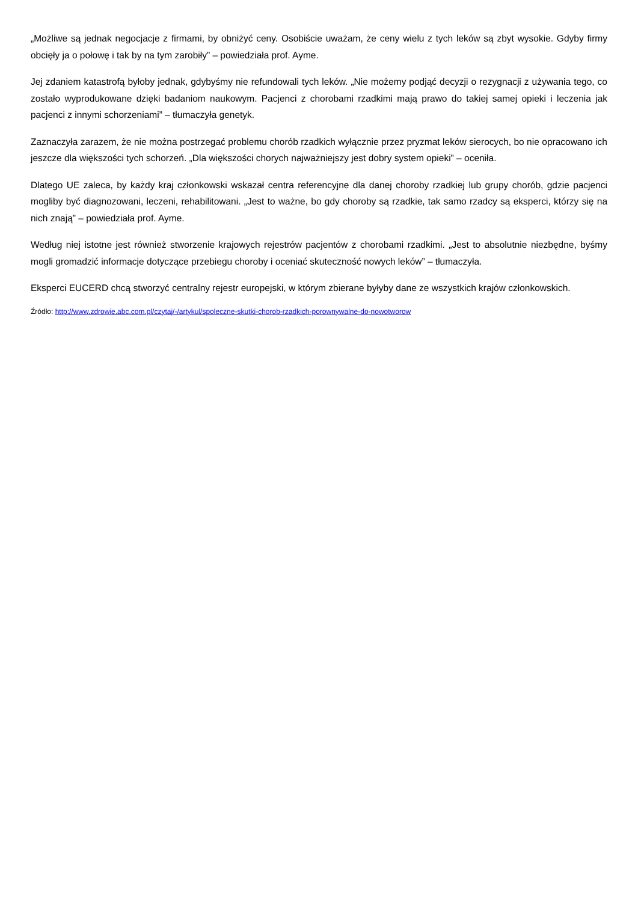„Możliwe są jednak negocjacje z firmami, by obniżyć ceny. Osobiście uważam, że ceny wielu z tych leków są zbyt wysokie. Gdyby firmy obcięły ja o połowę i tak by na tym zarobiły” – powiedziała prof. Ayme.
Jej zdaniem katastrofą byłoby jednak, gdybyśmy nie refundowali tych leków. „Nie możemy podjąć decyzji o rezygnacji z używania tego, co zostało wyprodukowane dzięki badaniom naukowym. Pacjenci z chorobami rzadkimi mają prawo do takiej samej opieki i leczenia jak pacjenci z innymi schorzeniami” – tłumaczyła genetyk.
Zaznaczyła zarazem, że nie można postrzegać problemu chorób rzadkich wyłącznie przez pryzmat leków sierocych, bo nie opracowano ich jeszcze dla większości tych schorzeń. „Dla większości chorych najważniejszy jest dobry system opieki” – oceniła.
Dlatego UE zaleca, by każdy kraj członkowski wskazał centra referencyjne dla danej choroby rzadkiej lub grupy chorób, gdzie pacjenci mogliby być diagnozowani, leczeni, rehabilitowani. „Jest to ważne, bo gdy choroby są rzadkie, tak samo rzadcy są eksperci, którzy się na nich znają” – powiedziała prof. Ayme.
Według niej istotne jest również stworzenie krajowych rejestrów pacjentów z chorobami rzadkimi. „Jest to absolutnie niezbędne, byśmy mogli gromadzić informacje dotyczące przebiegu choroby i oceniać skuteczność nowych leków” – tłumaczyła.
Eksperci EUCERD chcą stworzyć centralny rejestr europejski, w którym zbierane byłyby dane ze wszystkich krajów członkowskich.
Źródło: http://www.zdrowie.abc.com.pl/czytaj/-/artykul/spoleczne-skutki-chorob-rzadkich-porownywalne-do-nowotworow